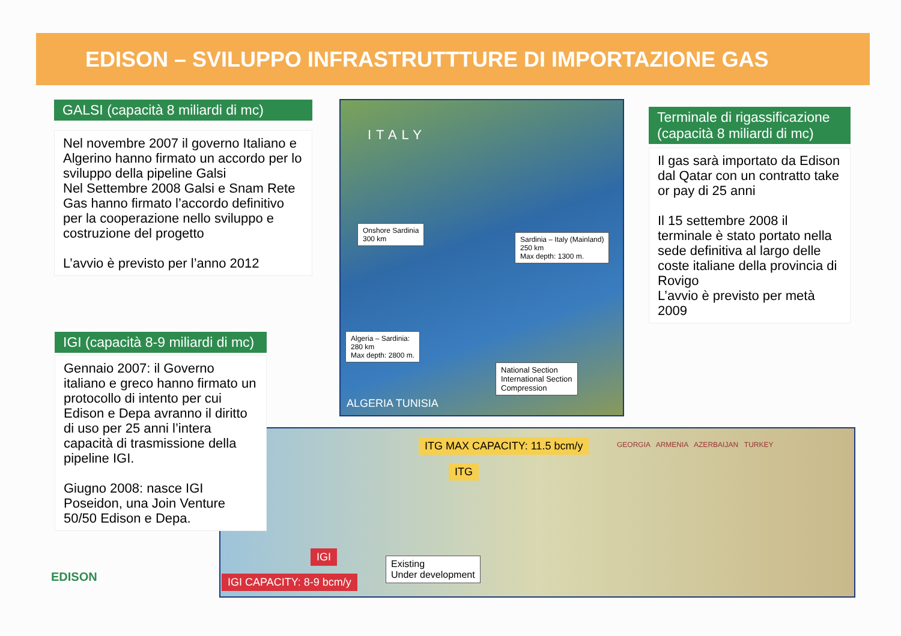EDISON – SVILUPPO INFRASTRUTTTURE DI IMPORTAZIONE GAS
GALSI (capacità 8 miliardi di mc)
Nel novembre 2007 il governo Italiano e Algerino hanno firmato un accordo per lo sviluppo della pipeline Galsi
Nel Settembre 2008 Galsi e Snam Rete Gas hanno firmato l’accordo definitivo per la cooperazione nello sviluppo e costruzione del progetto
L’avvio è previsto per l’anno 2012
IGI (capacità 8-9 miliardi di mc)
Gennaio 2007: il Governo italiano e greco hanno firmato un protocollo di intento per cui Edison e Depa avranno il diritto di uso per 25 anni l’intera capacità di trasmissione della pipeline IGI.
Giugno 2008: nasce IGI Poseidon, una Join Venture 50/50 Edison e Depa.
Onshore Sardinia
300 km
Sardinia – Italy (Mainland)
250 km
Max depth: 1300 m.
Algeria – Sardinia:
280 km
Max depth: 2800 m.
National Section
International Section
Compression
ITALY
ALGERIA TUNISIA
Terminale di rigassificazione (capacità 8 miliardi di mc)
Il gas sarà importato da Edison dal Qatar con un contratto take or pay di 25 anni
Il 15 settembre 2008 il terminale è stato portato nella sede definitiva al largo delle coste italiane della provincia di Rovigo
L’avvio è previsto per metà 2009
ITG MAX CAPACITY: 11.5 bcm/y
ITG
IGI
IGI CAPACITY: 8-9 bcm/y
Existing
Under development
GEORGIA ARMENIA AZERBAIJAN TURKEY
EDISON